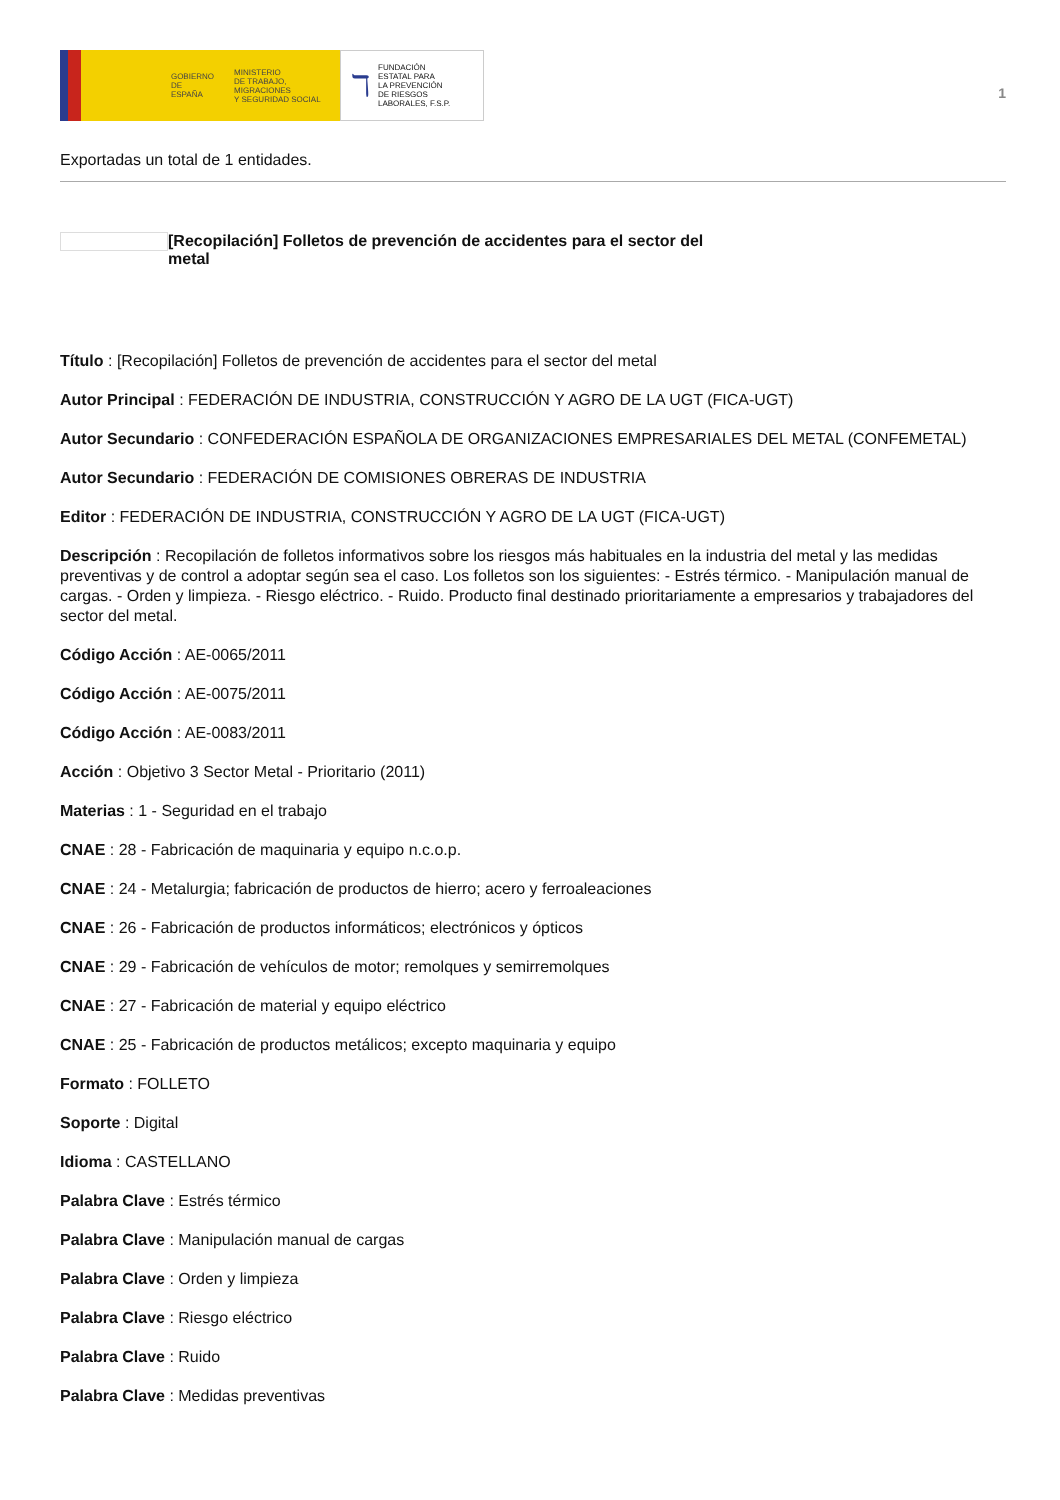GOBIERNO
DE ESPAÑA MINISTERIO
DE TRABAJO, MIGRACIONES
Y SEGURIDAD SOCIAL
ℸ FUNDACIÓN
ESTATAL PARA
LA PREVENCIÓN
DE RIESGOS
LABORALES, F.S.P.
1
Exportadas un total de 1 entidades.
[Recopilación] Folletos de prevención de accidentes para el sector del metal
Título : [Recopilación] Folletos de prevención de accidentes para el sector del metal
Autor Principal : FEDERACIÓN DE INDUSTRIA, CONSTRUCCIÓN Y AGRO DE LA UGT (FICA-UGT)
Autor Secundario : CONFEDERACIÓN ESPAÑOLA DE ORGANIZACIONES EMPRESARIALES DEL METAL (CONFEMETAL)
Autor Secundario : FEDERACIÓN DE COMISIONES OBRERAS DE INDUSTRIA
Editor : FEDERACIÓN DE INDUSTRIA, CONSTRUCCIÓN Y AGRO DE LA UGT (FICA-UGT)
Descripción : Recopilación de folletos informativos sobre los riesgos más habituales en la industria del metal y las medidas preventivas y de control a adoptar según sea el caso. Los folletos son los siguientes: - Estrés térmico. - Manipulación manual de cargas. - Orden y limpieza. - Riesgo eléctrico. - Ruido. Producto final destinado prioritariamente a empresarios y trabajadores del sector del metal.
Código Acción : AE-0065/2011
Código Acción : AE-0075/2011
Código Acción : AE-0083/2011
Acción : Objetivo 3 Sector Metal - Prioritario (2011)
Materias : 1 - Seguridad en el trabajo
CNAE : 28 - Fabricación de maquinaria y equipo n.c.o.p.
CNAE : 24 - Metalurgia; fabricación de productos de hierro; acero y ferroaleaciones
CNAE : 26 - Fabricación de productos informáticos; electrónicos y ópticos
CNAE : 29 - Fabricación de vehículos de motor; remolques y semirremolques
CNAE : 27 - Fabricación de material y equipo eléctrico
CNAE : 25 - Fabricación de productos metálicos; excepto maquinaria y equipo
Formato : FOLLETO
Soporte : Digital
Idioma : CASTELLANO
Palabra Clave : Estrés térmico
Palabra Clave : Manipulación manual de cargas
Palabra Clave : Orden y limpieza
Palabra Clave : Riesgo eléctrico
Palabra Clave : Ruido
Palabra Clave : Medidas preventivas